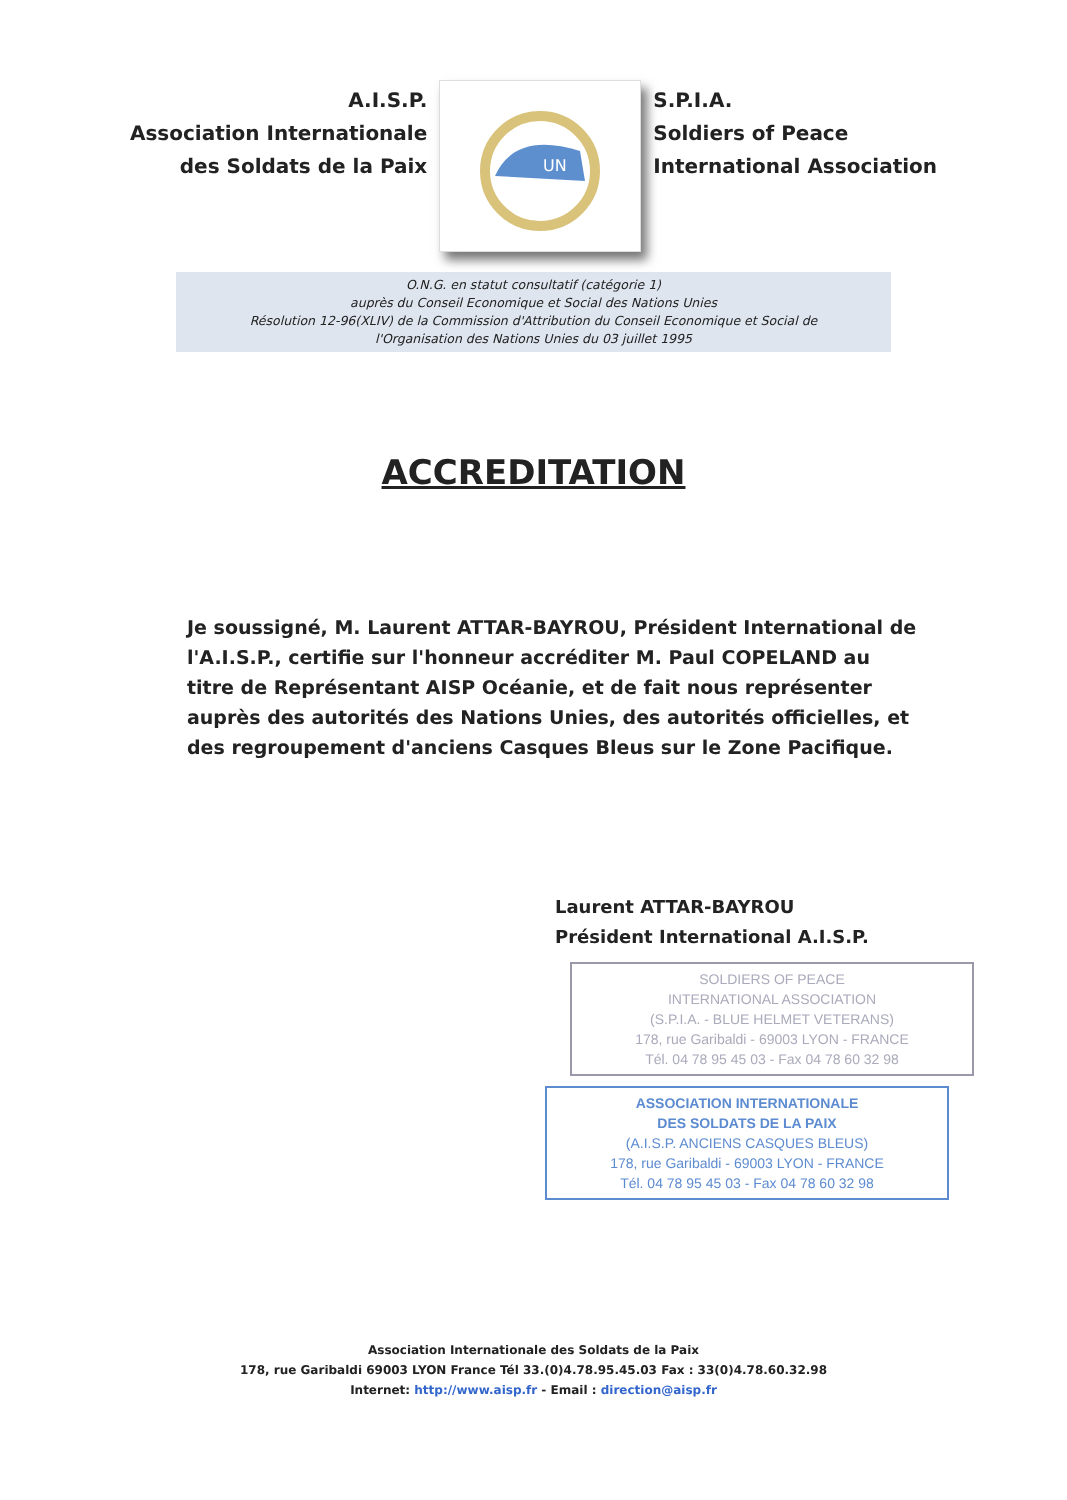A.I.S.P.
Association Internationale
des Soldats de la Paix
UN
S.P.I.A.
Soldiers of Peace
International Association
O.N.G. en statut consultatif (catégorie 1)
auprès du Conseil Economique et Social des Nations Unies
Résolution 12-96(XLIV) de la Commission d'Attribution du Conseil Economique et Social de
l'Organisation des Nations Unies du 03 juillet 1995
ACCREDITATION
Je soussigné, M. Laurent ATTAR-BAYROU, Président International de l'A.I.S.P., certifie sur l'honneur accréditer M. Paul COPELAND au titre de Représentant AISP Océanie, et de fait nous représenter auprès des autorités des Nations Unies, des autorités officielles, et des regroupement d'anciens Casques Bleus sur le Zone Pacifique.
Laurent ATTAR-BAYROU
Président International A.I.S.P.
SOLDIERS OF PEACE
INTERNATIONAL ASSOCIATION
(S.P.I.A. - BLUE HELMET VETERANS)
178, rue Garibaldi - 69003 LYON - FRANCE
Tél. 04 78 95 45 03 - Fax 04 78 60 32 98
ASSOCIATION INTERNATIONALE
DES SOLDATS DE LA PAIX
(A.I.S.P. ANCIENS CASQUES BLEUS)
178, rue Garibaldi - 69003 LYON - FRANCE
Tél. 04 78 95 45 03 - Fax 04 78 60 32 98
Association Internationale des Soldats de la Paix
178, rue Garibaldi 69003 LYON France Tél 33.(0)4.78.95.45.03 Fax : 33(0)4.78.60.32.98
Internet: http://www.aisp.fr - Email : direction@aisp.fr